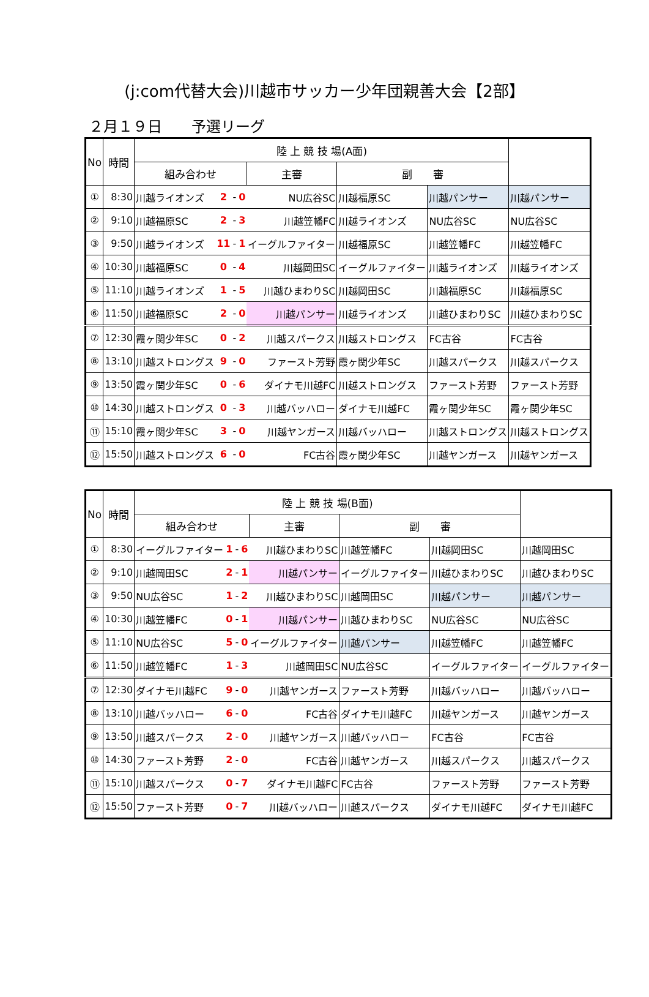(j:com代替大会)川越市サッカー少年団親善大会【2部】
２月１９日　　予選リーグ
| No | 時間 | 陸 上 競 技 場(A面) | | | | | | | |
| --- | --- | --- | --- | --- | --- | --- | --- | --- | --- |
| | | 組み合わせ | | | | 主審 | 副 審 | | |
| ① | 8:30 | 川越ライオンズ | 2 | - | 0 | NU広谷SC | 川越福原SC | 川越パンサー | 川越パンサー |
| ② | 9:10 | 川越福原SC | 2 | - | 3 | 川越笠幡FC | 川越ライオンズ | NU広谷SC | NU広谷SC |
| ③ | 9:50 | 川越ライオンズ | 11 | - | 1 | イーグルファイター | 川越福原SC | 川越笠幡FC | 川越笠幡FC |
| ④ | 10:30 | 川越福原SC | 0 | - | 4 | 川越岡田SC | イーグルファイター | 川越ライオンズ | 川越ライオンズ |
| ⑤ | 11:10 | 川越ライオンズ | 1 | - | 5 | 川越ひまわりSC | 川越岡田SC | 川越福原SC | 川越福原SC |
| ⑥ | 11:50 | 川越福原SC | 2 | - | 0 | 川越パンサー | 川越ライオンズ | 川越ひまわりSC | 川越ひまわりSC |
| ⑦ | 12:30 | 霞ヶ関少年SC | 0 | - | 2 | 川越スパークス | 川越ストロングス | FC古谷 | FC古谷 |
| ⑧ | 13:10 | 川越ストロングス | 9 | - | 0 | ファースト芳野 | 霞ヶ関少年SC | 川越スパークス | 川越スパークス |
| ⑨ | 13:50 | 霞ヶ関少年SC | 0 | - | 6 | ダイナモ川越FC | 川越ストロングス | ファースト芳野 | ファースト芳野 |
| ⑩ | 14:30 | 川越ストロングス | 0 | - | 3 | 川越バッハロー | ダイナモ川越FC | 霞ヶ関少年SC | 霞ヶ関少年SC |
| ⑪ | 15:10 | 霞ヶ関少年SC | 3 | - | 0 | 川越ヤンガース | 川越バッハロー | 川越ストロングス | 川越ストロングス |
| ⑫ | 15:50 | 川越ストロングス | 6 | - | 0 | FC古谷 | 霞ヶ関少年SC | 川越ヤンガース | 川越ヤンガース |
| No | 時間 | 陸 上 競 技 場(B面) | | | | | | | |
| --- | --- | --- | --- | --- | --- | --- | --- | --- | --- |
| | | 組み合わせ | | | | 主審 | 副 審 | | |
| ① | 8:30 | イーグルファイター | 1 | - | 6 | 川越ひまわりSC | 川越笠幡FC | 川越岡田SC | 川越岡田SC |
| ② | 9:10 | 川越岡田SC | 2 | - | 1 | 川越パンサー | イーグルファイター | 川越ひまわりSC | 川越ひまわりSC |
| ③ | 9:50 | NU広谷SC | 1 | - | 2 | 川越ひまわりSC | 川越岡田SC | 川越パンサー | 川越パンサー |
| ④ | 10:30 | 川越笠幡FC | 0 | - | 1 | 川越パンサー | 川越ひまわりSC | NU広谷SC | NU広谷SC |
| ⑤ | 11:10 | NU広谷SC | 5 | - | 0 | イーグルファイター | 川越パンサー | 川越笠幡FC | 川越笠幡FC |
| ⑥ | 11:50 | 川越笠幡FC | 1 | - | 3 | 川越岡田SC | NU広谷SC | イーグルファイター | イーグルファイター |
| ⑦ | 12:30 | ダイナモ川越FC | 9 | - | 0 | 川越ヤンガース | ファースト芳野 | 川越バッハロー | 川越バッハロー |
| ⑧ | 13:10 | 川越バッハロー | 6 | - | 0 | FC古谷 | ダイナモ川越FC | 川越ヤンガース | 川越ヤンガース |
| ⑨ | 13:50 | 川越スパークス | 2 | - | 0 | 川越ヤンガース | 川越バッハロー | FC古谷 | FC古谷 |
| ⑩ | 14:30 | ファースト芳野 | 2 | - | 0 | FC古谷 | 川越ヤンガース | 川越スパークス | 川越スパークス |
| ⑪ | 15:10 | 川越スパークス | 0 | - | 7 | ダイナモ川越FC | FC古谷 | ファースト芳野 | ファースト芳野 |
| ⑫ | 15:50 | ファースト芳野 | 0 | - | 7 | 川越バッハロー | 川越スパークス | ダイナモ川越FC | ダイナモ川越FC |